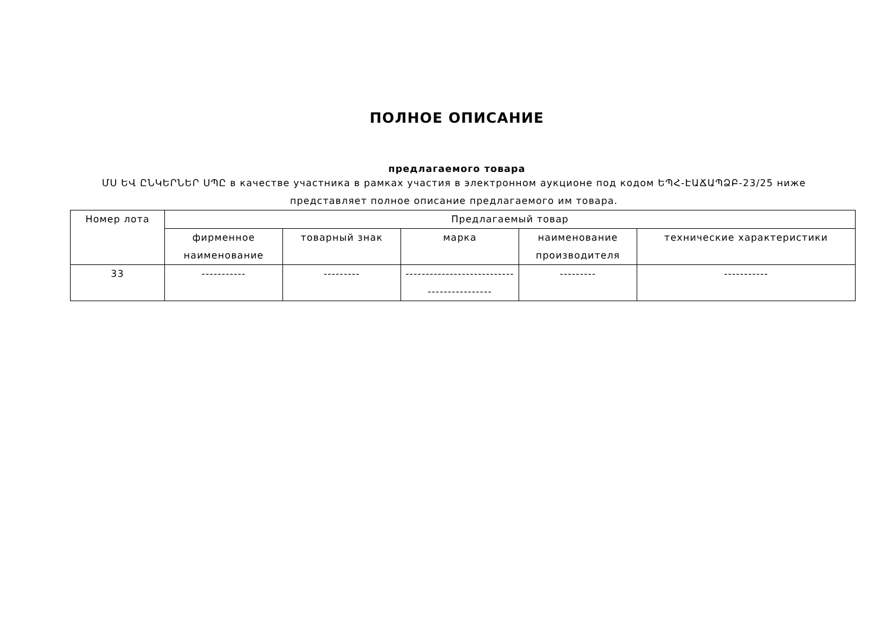ПОЛНОЕ ОПИСАНИЕ
предлагаемого товара
ՄՍ ԵՎ ԸՆԿԵՐՆԵՐ ՍՊԸ в качестве участника в рамках участия в электронном аукционе под кодом ԵՊՀ-ԷԱՃԱՊՁԲ-23/25 ниже представляет полное описание предлагаемого им товара.
| Номер лота | Предлагаемый товар | | | | |
| --- | --- | --- | --- | --- | --- |
| | фирменное наименование | товарный знак | марка | наименование производителя | технические характеристики |
| 33 | ----------- | --------- | --------------------------- ---------------- | --------- | ----------- |